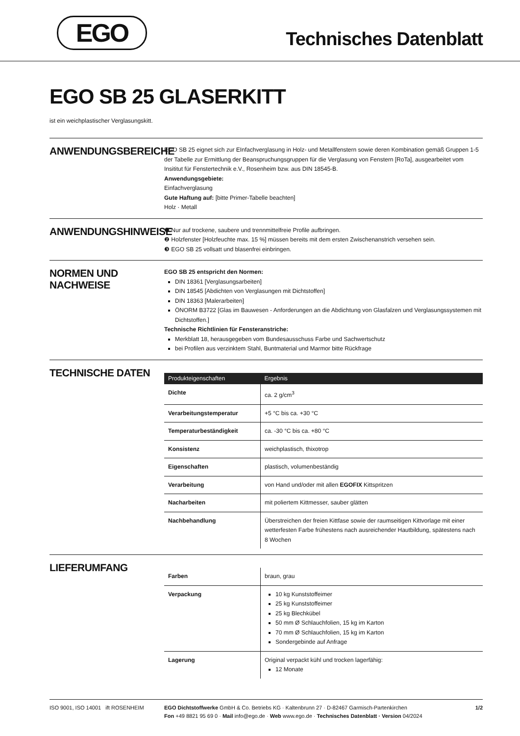EGO Technisches Datenblatt
EGO SB 25 GLASERKITT
ist ein weichplastischer Verglasungskitt.
ANWENDUNGSBEREICHE
EGO SB 25 eignet sich zur EInfachverglasung in Holz- und Metallfenstern sowie deren Kombination gemäß Gruppen 1-5 der Tabelle zur Ermittlung der Beanspruchungsgruppen für die Verglasung von Fenstern [RoTa], ausgearbeitet vom Insititut für Fenstertechnik e.V., Rosenheim bzw. aus DIN 18545-B.
Anwendungsgebiete:
Einfachverglasung
Gute Haftung auf: [bitte Primer-Tabelle beachten]
Holz · Metall
ANWENDUNGSHINWEISE
❶ Nur auf trockene, saubere und trennmittelfreie Profile aufbringen.
❷ Holzfenster [Holzfeuchte max. 15 %] müssen bereits mit dem ersten Zwischenanstrich versehen sein.
❸ EGO SB 25 vollsatt und blasenfrei einbringen.
NORMEN UND NACHWEISE
EGO SB 25 entspricht den Normen:
DIN 18361 [Verglasungsarbeiten]
DIN 18545 [Abdichten von Verglasungen mit Dichtstoffen]
DIN 18363 [Malerarbeiten]
ÖNORM B3722 [Glas im Bauwesen - Anforderungen an die Abdichtung von Glasfalzen und Verglasungssystemen mit Dichtstoffen.]
Technische Richtlinien für Fensteranstriche:
Merkblatt 18, herausgegeben vom Bundesausschuss Farbe und Sachwertschutz
bei Profilen aus verzinktem Stahl, Buntmaterial und Marmor bitte Rückfrage
TECHNISCHE DATEN
| Produkteigenschaften | Ergebnis |
| --- | --- |
| Dichte | ca. 2 g/cm<sup>3</sup> |
| Verarbeitungstemperatur | +5 °C bis ca. +30 °C |
| Temperaturbeständigkeit | ca. -30 °C bis ca. +80 °C |
| Konsistenz | weichplastisch, thixotrop |
| Eigenschaften | plastisch, volumenbeständig |
| Verarbeitung | von Hand und/oder mit allen EGOFIX Kittspritzen |
| Nacharbeiten | mit poliertem Kittmesser, sauber glätten |
| Nachbehandlung | Überstreichen der freien Kittfase sowie der raumseitigen Kittvorlage mit einer wetterfesten Farbe frühestens nach ausreichender Hautbildung, spätestens nach 8 Wochen |
LIEFERUMFANG
| Farben | braun, grau |
| Verpackung | 10 kg Kunststoffeimer 25 kg Kunststoffeimer 25 kg Blechkübel 50 mm Ø Schlauchfolien, 15 kg im Karton 70 mm Ø Schlauchfolien, 15 kg im Karton Sondergebinde auf Anfrage |
| Lagerung | Original verpackt kühl und trocken lagerfähig: 12 Monate |
ISO 9001, ISO 14001 ift ROSENHEIM EGO Dichtstoffwerke GmbH & Co. Betriebs KG · Kaltenbrunn 27 · D-82467 Garmisch-Partenkirchen
Fon +49 8821 95 69 0 · Mail info@ego.de · Web www.ego.de · Technisches Datenblatt · Version 04/2024
1/2